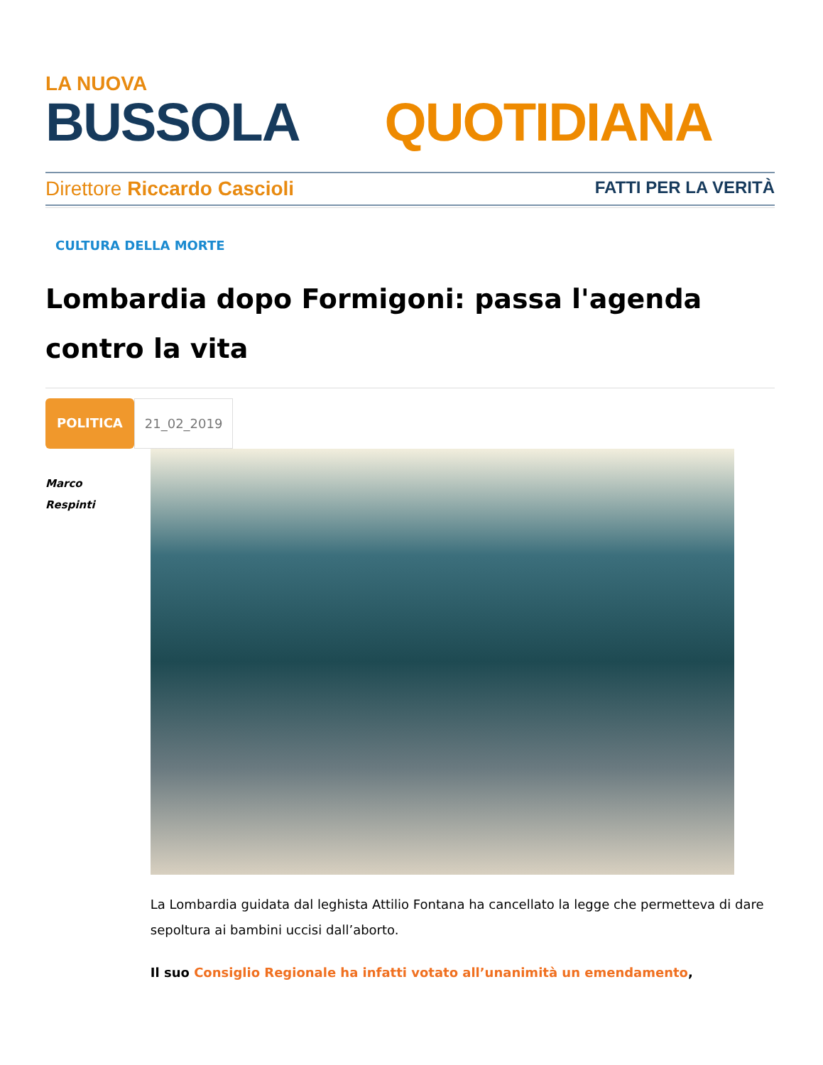LA NUOVA
BUSSOLA QUOTIDIANA
Direttore Riccardo Cascioli FATTI PER LA VERITÀ
CULTURA DELLA MORTE
Lombardia dopo Formigoni: passa l'agenda contro la vita
POLITICA 21_02_2019
Marco
Respinti
La Lombardia guidata dal leghista Attilio Fontana ha cancellato la legge che permetteva di dare sepoltura ai bambini uccisi dall’aborto.
Il suo Consiglio Regionale ha infatti votato all’unanimità un emendamento,